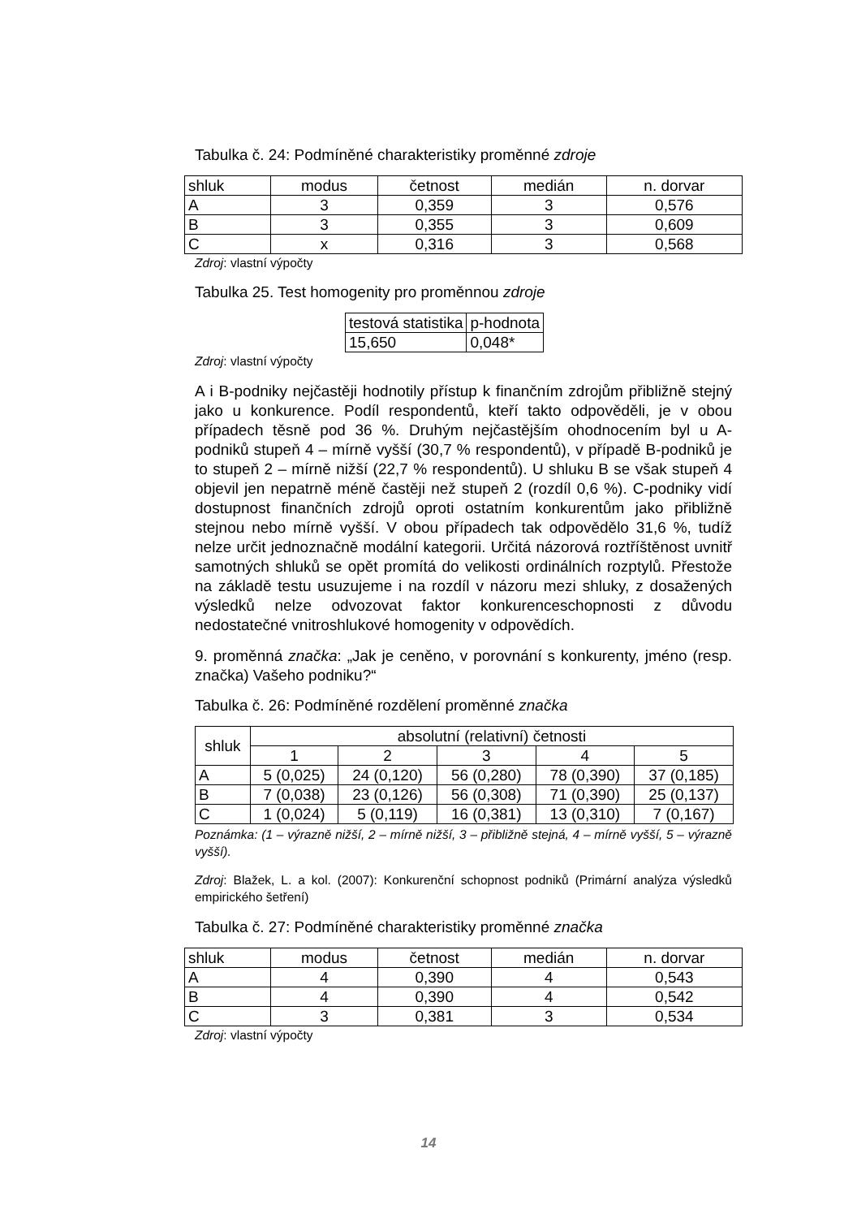Tabulka č. 24: Podmíněné charakteristiky proměnné zdroje
| shluk | modus | četnost | medián | n. dorvar |
| A | 3 | 0,359 | 3 | 0,576 |
| B | 3 | 0,355 | 3 | 0,609 |
| C | x | 0,316 | 3 | 0,568 |
Zdroj: vlastní výpočty
Tabulka 25. Test homogenity pro proměnnou zdroje
| testová statistika | p-hodnota |
| 15,650 | 0,048* |
Zdroj: vlastní výpočty
A i B-podniky nejčastěji hodnotily přístup k finančním zdrojům přibližně stejný jako u konkurence. Podíl respondentů, kteří takto odpověděli, je v obou případech těsně pod 36 %. Druhým nejčastějším ohodnocením byl u A-podniků stupeň 4 – mírně vyšší (30,7 % respondentů), v případě B-podniků je to stupeň 2 – mírně nižší (22,7 % respondentů). U shluku B se však stupeň 4 objevil jen nepatrně méně častěji než stupeň 2 (rozdíl 0,6 %). C-podniky vidí dostupnost finančních zdrojů oproti ostatním konkurentům jako přibližně stejnou nebo mírně vyšší. V obou případech tak odpovědělo 31,6 %, tudíž nelze určit jednoznačně modální kategorii. Určitá názorová roztříštěnost uvnitř samotných shluků se opět promítá do velikosti ordinálních rozptylů. Přestože na základě testu usuzujeme i na rozdíl v názoru mezi shluky, z dosažených výsledků nelze odvozovat faktor konkurenceschopnosti z důvodu nedostatečné vnitroshlukové homogenity v odpovědích.
9. proměnná značka: „Jak je ceněno, v porovnání s konkurenty, jméno (resp. značka) Vašeho podniku?“
Tabulka č. 26: Podmíněné rozdělení proměnné značka
| shluk | absolutní (relativní) četnosti | | | | |
| | 1 | 2 | 3 | 4 | 5 |
| A | 5 (0,025) | 24 (0,120) | 56 (0,280) | 78 (0,390) | 37 (0,185) |
| B | 7 (0,038) | 23 (0,126) | 56 (0,308) | 71 (0,390) | 25 (0,137) |
| C | 1 (0,024) | 5 (0,119) | 16 (0,381) | 13 (0,310) | 7 (0,167) |
Poznámka: (1 – výrazně nižší, 2 – mírně nižší, 3 – přibližně stejná, 4 – mírně vyšší, 5 – výrazně vyšší).
Zdroj: Blažek, L. a kol. (2007): Konkurenční schopnost podniků (Primární analýza výsledků empirického šetření)
Tabulka č. 27: Podmíněné charakteristiky proměnné značka
| shluk | modus | četnost | medián | n. dorvar |
| A | 4 | 0,390 | 4 | 0,543 |
| B | 4 | 0,390 | 4 | 0,542 |
| C | 3 | 0,381 | 3 | 0,534 |
Zdroj: vlastní výpočty
14